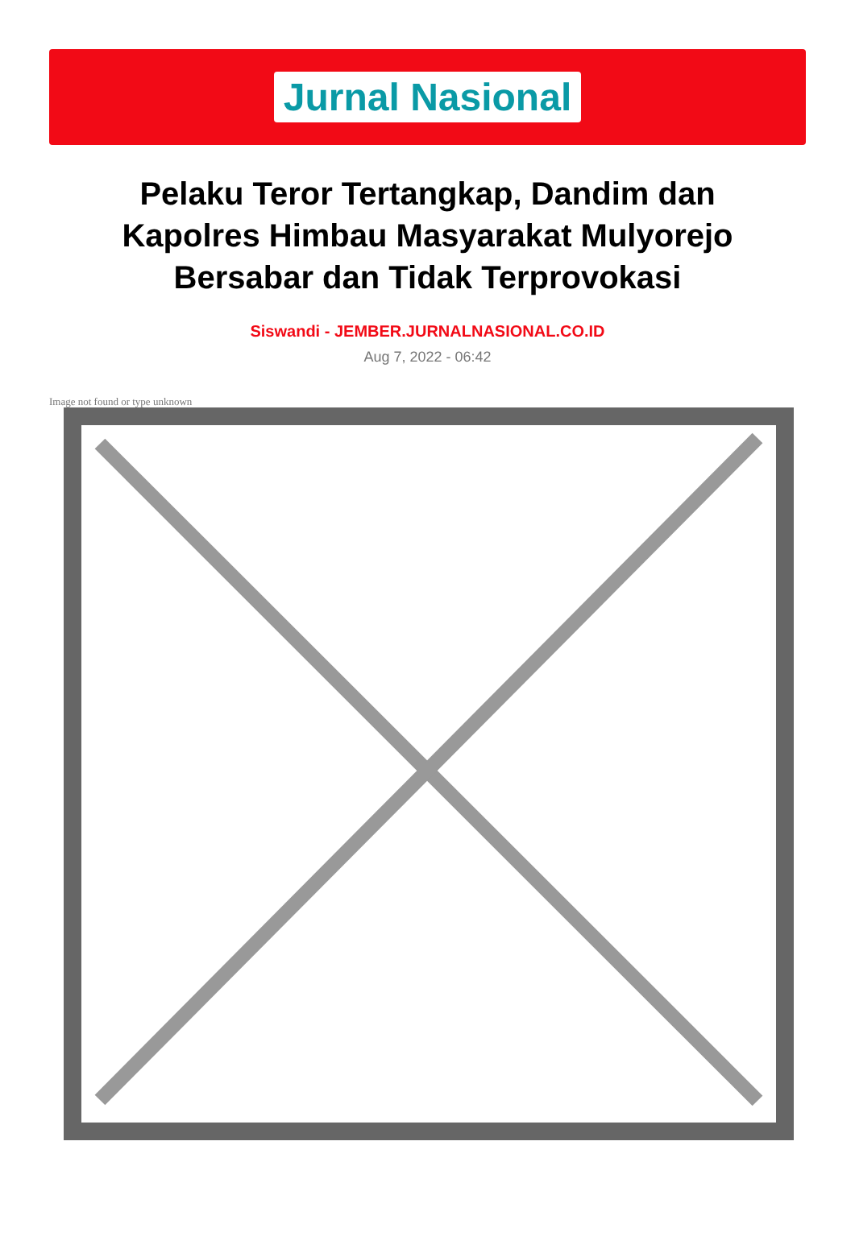Jurnal Nasional
Pelaku Teror Tertangkap, Dandim dan Kapolres Himbau Masyarakat Mulyorejo Bersabar dan Tidak Terprovokasi
Siswandi - JEMBER.JURNALNASIONAL.CO.ID
Aug 7, 2022 - 06:42
Image not found or type unknown